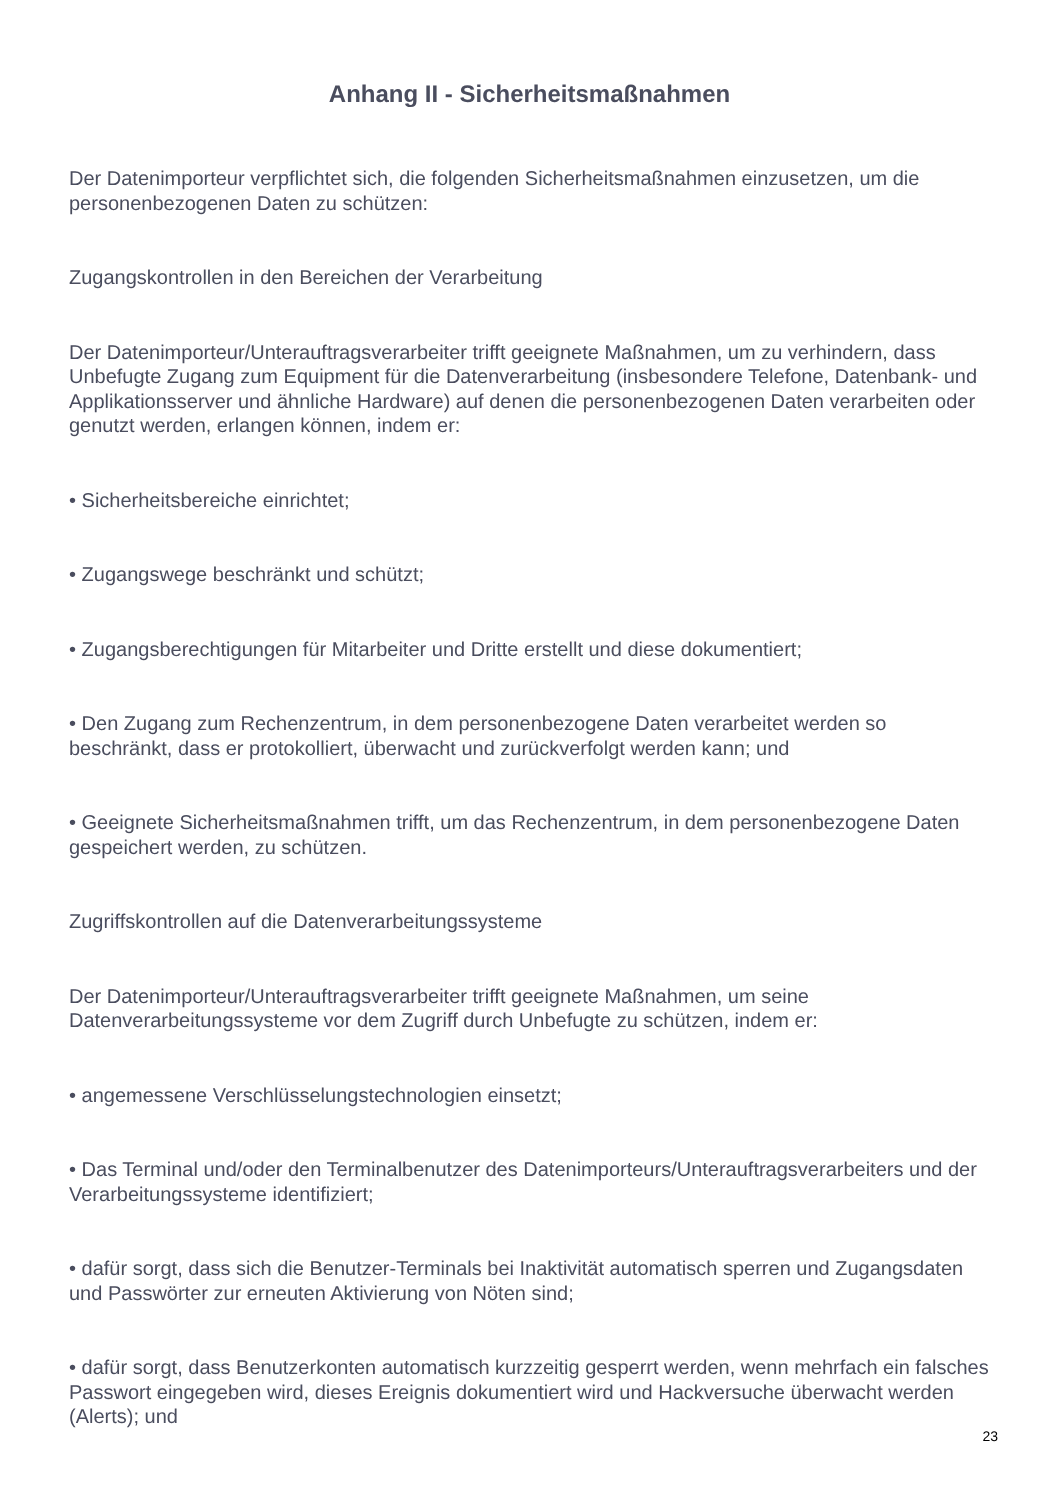Anhang II - Sicherheitsmaßnahmen
Der Datenimporteur verpflichtet sich, die folgenden Sicherheitsmaßnahmen einzusetzen, um die personenbezogenen Daten zu schützen:
Zugangskontrollen in den Bereichen der Verarbeitung
Der Datenimporteur/Unterauftragsverarbeiter trifft geeignete Maßnahmen, um zu verhindern, dass Unbefugte Zugang zum Equipment für die Datenverarbeitung (insbesondere Telefone, Datenbank- und Applikationsserver und ähnliche Hardware) auf denen die personenbezogenen Daten verarbeiten oder genutzt werden, erlangen können, indem er:
• Sicherheitsbereiche einrichtet;
• Zugangswege beschränkt und schützt;
• Zugangsberechtigungen für Mitarbeiter und Dritte erstellt und diese dokumentiert;
• Den Zugang zum Rechenzentrum, in dem personenbezogene Daten verarbeitet werden so beschränkt, dass er protokolliert, überwacht und zurückverfolgt werden kann; und
• Geeignete Sicherheitsmaßnahmen trifft, um das Rechenzentrum, in dem personenbezogene Daten gespeichert werden, zu schützen.
Zugriffskontrollen auf die Datenverarbeitungssysteme
Der Datenimporteur/Unterauftragsverarbeiter trifft geeignete Maßnahmen, um seine Datenverarbeitungssysteme vor dem Zugriff durch Unbefugte zu schützen, indem er:
• angemessene Verschlüsselungstechnologien einsetzt;
• Das Terminal und/oder den Terminalbenutzer des Datenimporteurs/Unterauftragsverarbeiters und der Verarbeitungssysteme identifiziert;
• dafür sorgt, dass sich die Benutzer-Terminals bei Inaktivität automatisch sperren und Zugangsdaten und Passwörter zur erneuten Aktivierung von Nöten sind;
• dafür sorgt, dass Benutzerkonten automatisch kurzzeitig gesperrt werden, wenn mehrfach ein falsches Passwort eingegeben wird, dieses Ereignis dokumentiert wird und Hackversuche überwacht werden (Alerts); und
23